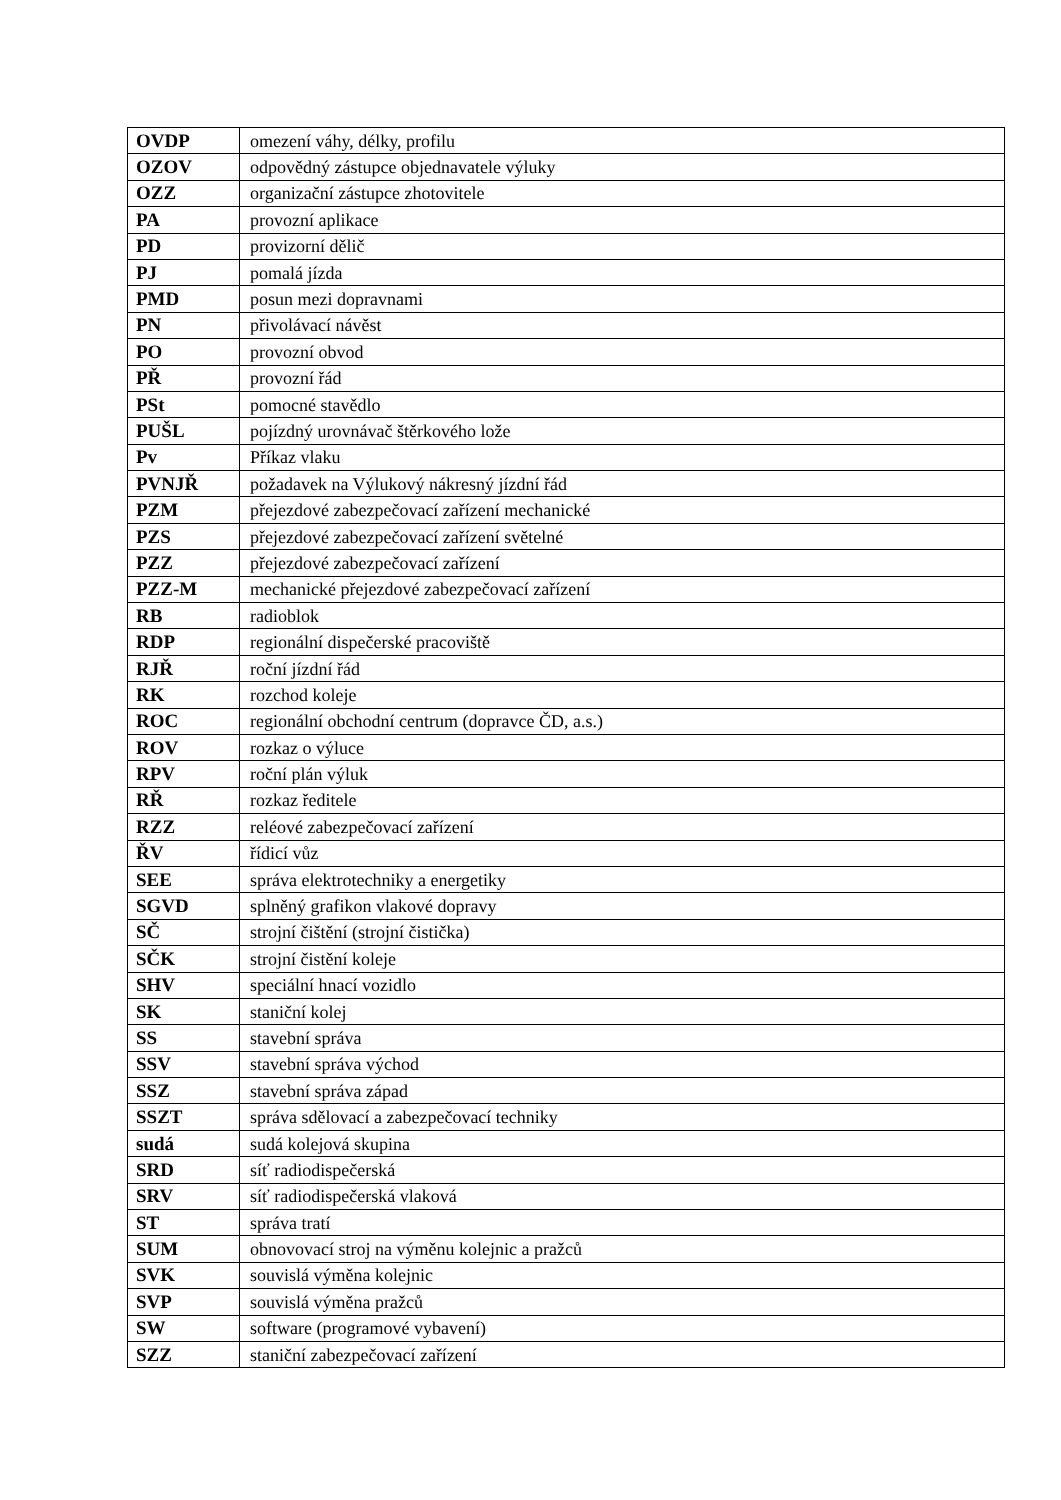| OVDP | omezení váhy, délky, profilu |
| OZOV | odpovědný zástupce objednavatele výluky |
| OZZ | organizační zástupce zhotovitele |
| PA | provozní aplikace |
| PD | provizorní dělič |
| PJ | pomalá jízda |
| PMD | posun mezi dopravnami |
| PN | přivolávací návěst |
| PO | provozní obvod |
| PŘ | provozní řád |
| PSt | pomocné stavědlo |
| PUŠL | pojízdný urovnávač štěrkového lože |
| Pv | Příkaz vlaku |
| PVNJŘ | požadavek na Výlukový nákresný jízdní řád |
| PZM | přejezdové zabezpečovací zařízení mechanické |
| PZS | přejezdové zabezpečovací zařízení světelné |
| PZZ | přejezdové zabezpečovací zařízení |
| PZZ-M | mechanické přejezdové zabezpečovací zařízení |
| RB | radioblok |
| RDP | regionální dispečerské pracoviště |
| RJŘ | roční jízdní řád |
| RK | rozchod koleje |
| ROC | regionální obchodní centrum (dopravce ČD, a.s.) |
| ROV | rozkaz o výluce |
| RPV | roční plán výluk |
| RŘ | rozkaz ředitele |
| RZZ | reléové zabezpečovací zařízení |
| ŘV | řídicí vůz |
| SEE | správa elektrotechniky a energetiky |
| SGVD | splněný grafikon vlakové dopravy |
| SČ | strojní čištění (strojní čistička) |
| SČK | strojní čistění koleje |
| SHV | speciální hnací vozidlo |
| SK | staniční kolej |
| SS | stavební správa |
| SSV | stavební správa východ |
| SSZ | stavební správa západ |
| SSZT | správa sdělovací a zabezpečovací techniky |
| sudá | sudá kolejová skupina |
| SRD | síť radiodispečerská |
| SRV | síť radiodispečerská vlaková |
| ST | správa tratí |
| SUM | obnovovací stroj na výměnu kolejnic a pražců |
| SVK | souvislá výměna kolejnic |
| SVP | souvislá výměna pražců |
| SW | software (programové vybavení) |
| SZZ | staniční zabezpečovací zařízení |